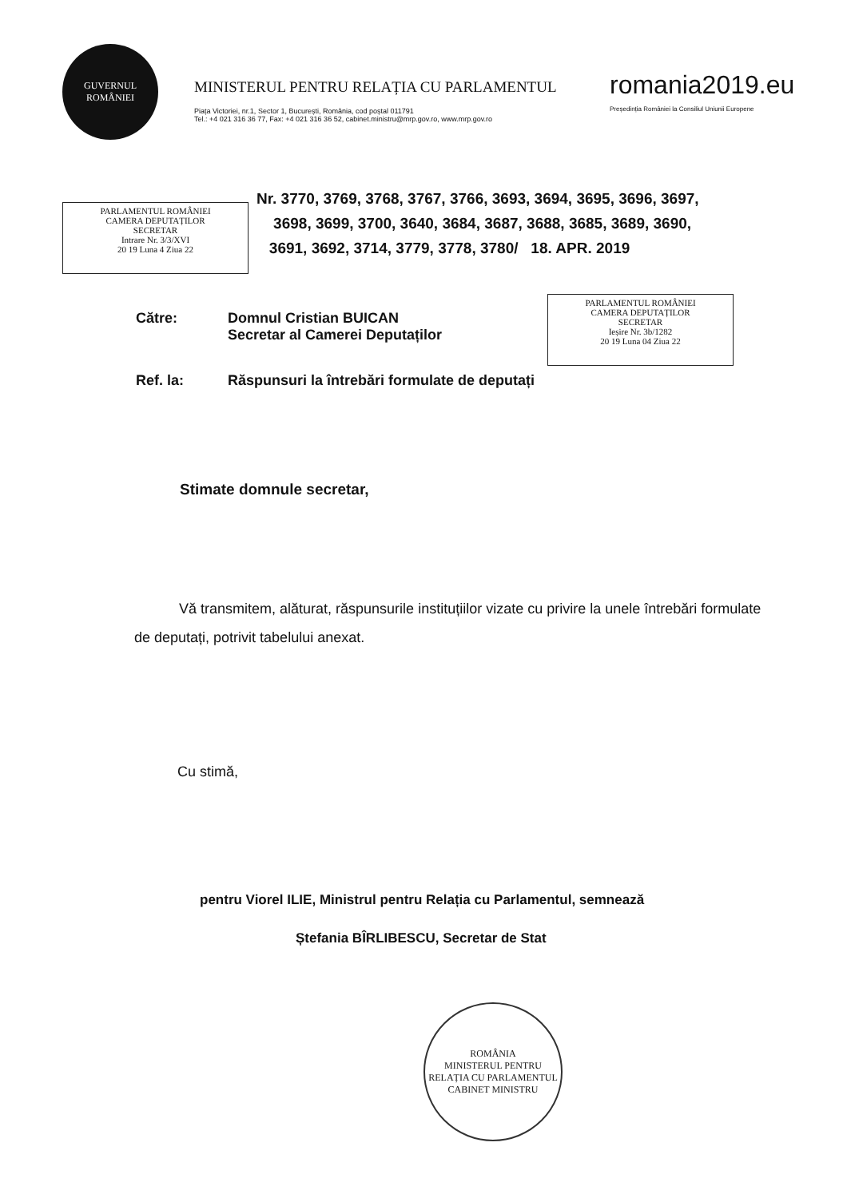GUVERNUL
ROMÂNIEI
MINISTERUL PENTRU RELAȚIA CU PARLAMENTUL
Piața Victoriei, nr.1, Sector 1, București, România, cod poștal 011791
Tel.: +4 021 316 36 77, Fax: +4 021 316 36 52, cabinet.ministru@mrp.gov.ro, www.mrp.gov.ro
romania2019.eu
Președinția României la Consiliul Uniunii Europene
PARLAMENTUL ROMÂNIEI
CAMERA DEPUTAȚILOR
SECRETAR
Intrare Nr. 3/3/XVI
20 19 Luna 4 Ziua 22
Nr. 3770, 3769, 3768, 3767, 3766, 3693, 3694, 3695, 3696, 3697,
3698, 3699, 3700, 3640, 3684, 3687, 3688, 3685, 3689, 3690,
3691, 3692, 3714, 3779, 3778, 3780/ 18. APR. 2019
Către:
Domnul Cristian BUICAN
Secretar al Camerei Deputaților
PARLAMENTUL ROMÂNIEI
CAMERA DEPUTAȚILOR
SECRETAR
Ieșire Nr. 3b/1282
20 19 Luna 04 Ziua 22
Ref. la:
Răspunsuri la întrebări formulate de deputați
Stimate domnule secretar,
Vă transmitem, alăturat, răspunsurile instituțiilor vizate cu privire la unele întrebări formulate de deputați, potrivit tabelului anexat.
Cu stimă,
pentru Viorel ILIE, Ministrul pentru Relația cu Parlamentul, semnează
Ștefania BÎRLIBESCU, Secretar de Stat
ROMÂNIA
MINISTERUL PENTRU RELAȚIA CU PARLAMENTUL
CABINET MINISTRU